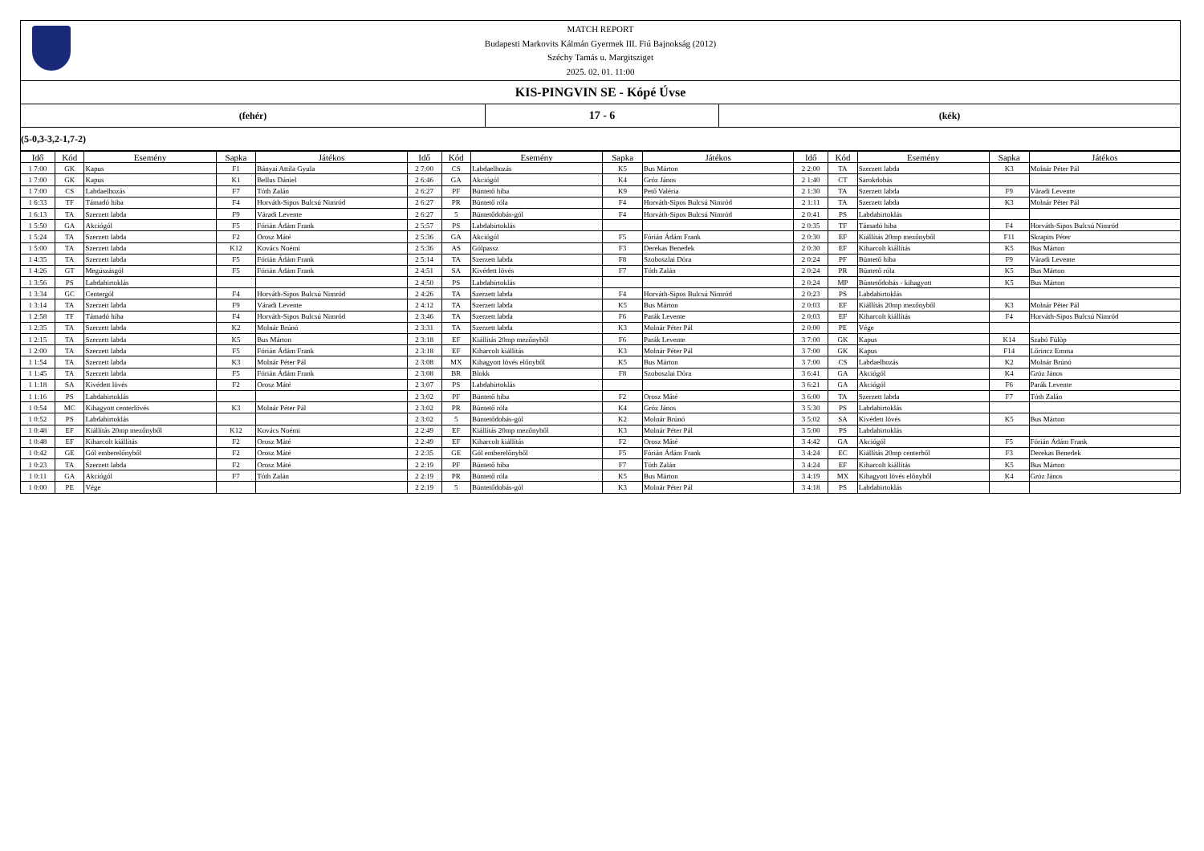MATCH REPORT
Budapesti Markovits Kálmán Gyermek III. Fiú Bajnokság (2012)
Széchy Tamás u. Margitsziget
2025. 02. 01. 11:00
KIS-PINGVIN SE - Kópé Úvse
(fehér)
17 - 6
(kék)
(5-0,3-3,2-1,7-2)
| Idő | Kód | Esemény | Sapka | Játékos | Idő | Kód | Esemény | Sapka | Játékos | Idő | Kód | Esemény | Sapka | Játékos |
| --- | --- | --- | --- | --- | --- | --- | --- | --- | --- | --- | --- | --- | --- | --- |
| 1 7:00 | GK | Kapus | F1 | Bányai Attila Gyula | 2 7:00 | CS | Labdaelhozás | K5 | Bus Márton | 2 2:00 | TA | Szerzett labda | K3 | Molnár Péter Pál |
| 1 7:00 | GK | Kapus | K1 | Bellus Dániel | 2 6:46 | GA | Akciógól | K4 | Gróz János | 2 1:40 | CT | Sarokdobás | | |
| 1 7:00 | CS | Labdaelhozás | F7 | Tóth Zalán | 2 6:27 | PF | Büntető hiba | K9 | Pető Valéria | 2 1:30 | TA | Szerzett labda | F9 | Váradi Levente |
| 1 6:33 | TF | Támadó hiba | F4 | Horváth-Sipos Bulcsú Nimród | 2 6:27 | PR | Büntető róla | F4 | Horváth-Sipos Bulcsú Nimród | 2 1:11 | TA | Szerzett labda | K3 | Molnár Péter Pál |
| 1 6:13 | TA | Szerzett labda | F9 | Váradi Levente | 2 6:27 | 5 | Büntetődobás-gól | F4 | Horváth-Sipos Bulcsú Nimród | 2 0:41 | PS | Labdabirtoklás | | |
| 1 5:50 | GA | Akciógól | F5 | Fórián Ádám Frank | 2 5:57 | PS | Labdabirtoklás | | | 2 0:35 | TF | Támadó hiba | F4 | Horváth-Sipos Bulcsú Nimród |
| 1 5:24 | TA | Szerzett labda | F2 | Orosz Máté | 2 5:36 | GA | Akciógól | F5 | Fórián Ádám Frank | 2 0:30 | EF | Kiállítás 20mp mezőnyből | F11 | Skrapits Péter |
| 1 5:00 | TA | Szerzett labda | K12 | Kovács Noémi | 2 5:36 | AS | Gólpassz | F3 | Derekas Benedek | 2 0:30 | EF | Kiharcolt kiállítás | K5 | Bus Márton |
| 1 4:35 | TA | Szerzett labda | F5 | Fórián Ádám Frank | 2 5:14 | TA | Szerzett labda | F8 | Szoboszlai Dóra | 2 0:24 | PF | Büntető hiba | F9 | Váradi Levente |
| 1 4:26 | GT | Megúszásgól | F5 | Fórián Ádám Frank | 2 4:51 | SA | Kivédett lövés | F7 | Tóth Zalán | 2 0:24 | PR | Büntető róla | K5 | Bus Márton |
| 1 3:56 | PS | Labdabirtoklás | | | 2 4:50 | PS | Labdabirtoklás | | | 2 0:24 | MP | Büntetődobás - kihagyott | K5 | Bus Márton |
| 1 3:34 | GC | Centergól | F4 | Horváth-Sipos Bulcsú Nimród | 2 4:26 | TA | Szerzett labda | F4 | Horváth-Sipos Bulcsú Nimród | 2 0:23 | PS | Labdabirtoklás | | |
| 1 3:14 | TA | Szerzett labda | F9 | Váradi Levente | 2 4:12 | TA | Szerzett labda | K5 | Bus Márton | 2 0:03 | EF | Kiállítás 20mp mezőnyből | K3 | Molnár Péter Pál |
| 1 2:58 | TF | Támadó hiba | F4 | Horváth-Sipos Bulcsú Nimród | 2 3:46 | TA | Szerzett labda | F6 | Parák Levente | 2 0:03 | EF | Kiharcolt kiállítás | F4 | Horváth-Sipos Bulcsú Nimród |
| 1 2:35 | TA | Szerzett labda | K2 | Molnár Brúnó | 2 3:31 | TA | Szerzett labda | K3 | Molnár Péter Pál | 2 0:00 | PE | Vége | | |
| 1 2:15 | TA | Szerzett labda | K5 | Bus Márton | 2 3:18 | EF | Kiállítás 20mp mezőnyből | F6 | Parák Levente | 3 7:00 | GK | Kapus | K14 | Szabó Fülöp |
| 1 2:00 | TA | Szerzett labda | F5 | Fórián Ádám Frank | 2 3:18 | EF | Kiharcolt kiállítás | K3 | Molnár Péter Pál | 3 7:00 | GK | Kapus | F14 | Lőrincz Emma |
| 1 1:54 | TA | Szerzett labda | K3 | Molnár Péter Pál | 2 3:08 | MX | Kihagyott lövés előnyből | K5 | Bus Márton | 3 7:00 | CS | Labdaelhozás | K2 | Molnár Brúnó |
| 1 1:45 | TA | Szerzett labda | F5 | Fórián Ádám Frank | 2 3:08 | BR | Blokk | F8 | Szoboszlai Dóra | 3 6:41 | GA | Akciógól | K4 | Gróz János |
| 1 1:18 | SA | Kivédett lövés | F2 | Orosz Máté | 2 3:07 | PS | Labdabirtoklás | | | 3 6:21 | GA | Akciógól | F6 | Parák Levente |
| 1 1:16 | PS | Labdabirtoklás | | | 2 3:02 | PF | Büntető hiba | F2 | Orosz Máté | 3 6:00 | TA | Szerzett labda | F7 | Tóth Zalán |
| 1 0:54 | MC | Kihagyott centerlövés | K3 | Molnár Péter Pál | 2 3:02 | PR | Büntető róla | K4 | Gróz János | 3 5:30 | PS | Labdabirtoklás | | |
| 1 0:52 | PS | Labdabirtoklás | | | 2 3:02 | 5 | Büntetődobás-gól | K2 | Molnár Brúnó | 3 5:02 | SA | Kivédett lövés | K5 | Bus Márton |
| 1 0:48 | EF | Kiállítás 20mp mezőnyből | K12 | Kovács Noémi | 2 2:49 | EF | Kiállítás 20mp mezőnyből | K3 | Molnár Péter Pál | 3 5:00 | PS | Labdabirtoklás | | |
| 1 0:48 | EF | Kiharcolt kiállítás | F2 | Orosz Máté | 2 2:49 | EF | Kiharcolt kiállítás | F2 | Orosz Máté | 3 4:42 | GA | Akciógól | F5 | Fórián Ádám Frank |
| 1 0:42 | GE | Gól emberelőnyből | F2 | Orosz Máté | 2 2:35 | GE | Gól emberelőnyből | F5 | Fórián Ádám Frank | 3 4:24 | EC | Kiállítás 20mp centerből | F3 | Derekas Benedek |
| 1 0:23 | TA | Szerzett labda | F2 | Orosz Máté | 2 2:19 | PF | Büntető hiba | F7 | Tóth Zalán | 3 4:24 | EF | Kiharcolt kiállítás | K5 | Bus Márton |
| 1 0:11 | GA | Akciógól | F7 | Tóth Zalán | 2 2:19 | PR | Büntető róla | K5 | Bus Márton | 3 4:19 | MX | Kihagyott lövés előnyből | K4 | Gróz János |
| 1 0:00 | PE | Vége | | | 2 2:19 | 5 | Büntetődobás-gól | K3 | Molnár Péter Pál | 3 4:18 | PS | Labdabirtoklás | | |